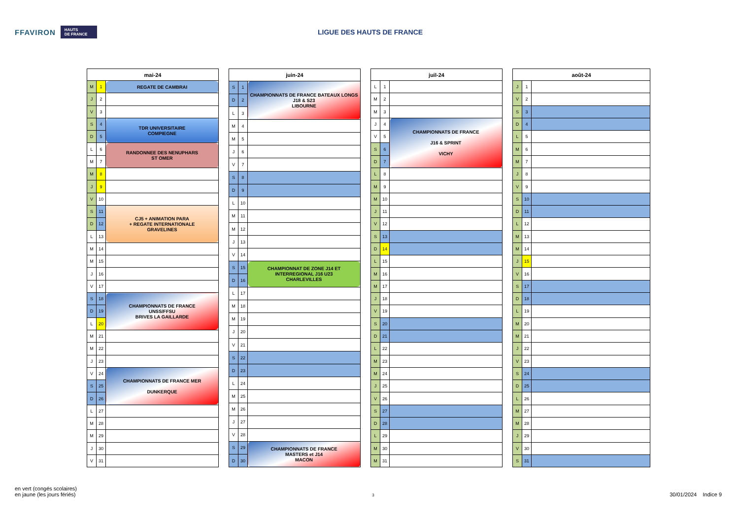FFAVIRON HAUTS
DE FRANCE
LIGUE DES HAUTS DE FRANCE
| mai-24 | | |
| --- | --- | --- |
| M | 1 | REGATE DE CAMBRAI |
| J | 2 | |
| V | 3 | |
| S | 4 | TDR UNIVERSITAIRE COMPIEGNE |
| D | 5 | |
| L | 6 | RANDONNEE DES NENUPHARS ST OMER |
| M | 7 | |
| M | 8 | |
| J | 9 | |
| V | 10 | |
| S | 11 | CJ5 + ANIMATION PARA + REGATE INTERNATIONALE GRAVELINES |
| D | 12 | |
| L | 13 | |
| M | 14 | |
| M | 15 | |
| J | 16 | |
| V | 17 | |
| S | 18 | CHAMPIONNATS DE FRANCE UNSS/FFSU BRIVES LA GAILLARDE |
| D | 19 | |
| L | 20 | |
| M | 21 | |
| M | 22 | |
| J | 23 | |
| V | 24 | CHAMPIONNATS DE FRANCE MER DUNKERQUE |
| S | 25 | |
| D | 26 | |
| L | 27 | |
| M | 28 | |
| M | 29 | |
| J | 30 | |
| V | 31 | |
| juin-24 | | |
| --- | --- | --- |
| S | 1 | CHAMPIONNATS DE FRANCE BATEAUX LONGS J18 & S23 LIBOURNE |
| D | 2 | |
| L | 3 | |
| M | 4 | |
| M | 5 | |
| J | 6 | |
| V | 7 | |
| S | 8 | |
| D | 9 | |
| L | 10 | |
| M | 11 | |
| M | 12 | |
| J | 13 | |
| V | 14 | |
| S | 15 | CHAMPIONNAT DE ZONE J14 ET INTERREGIONAL J16 U23 CHARLEVILLES |
| D | 16 | |
| L | 17 | |
| M | 18 | |
| M | 19 | |
| J | 20 | |
| V | 21 | |
| S | 22 | |
| D | 23 | |
| L | 24 | |
| M | 25 | |
| M | 26 | |
| J | 27 | |
| V | 28 | |
| S | 29 | CHAMPIONNATS DE FRANCE MASTERS et J14 MACON |
| D | 30 | |
| juil-24 | | |
| --- | --- | --- |
| L | 1 | |
| M | 2 | |
| M | 3 | |
| J | 4 | CHAMPIONNATS DE FRANCE J16 & SPRINT VICHY |
| V | 5 | |
| S | 6 | |
| D | 7 | |
| L | 8 | |
| M | 9 | |
| M | 10 | |
| J | 11 | |
| V | 12 | |
| S | 13 | |
| D | 14 | |
| L | 15 | |
| M | 16 | |
| M | 17 | |
| J | 18 | |
| V | 19 | |
| S | 20 | |
| D | 21 | |
| L | 22 | |
| M | 23 | |
| M | 24 | |
| J | 25 | |
| V | 26 | |
| S | 27 | |
| D | 28 | |
| L | 29 | |
| M | 30 | |
| M | 31 | |
| août-24 | | |
| --- | --- | --- |
| J | 1 | |
| V | 2 | |
| S | 3 | |
| D | 4 | |
| L | 5 | |
| M | 6 | |
| M | 7 | |
| J | 8 | |
| V | 9 | |
| S | 10 | |
| D | 11 | |
| L | 12 | |
| M | 13 | |
| M | 14 | |
| J | 15 | |
| V | 16 | |
| S | 17 | |
| D | 18 | |
| L | 19 | |
| M | 20 | |
| M | 21 | |
| J | 22 | |
| V | 23 | |
| S | 24 | |
| D | 25 | |
| L | 26 | |
| M | 27 | |
| M | 28 | |
| J | 29 | |
| V | 30 | |
| S | 31 | |
en vert (congés scolaires)
en jaune (les jours fériés)
3
30/01/2024 Indice 9